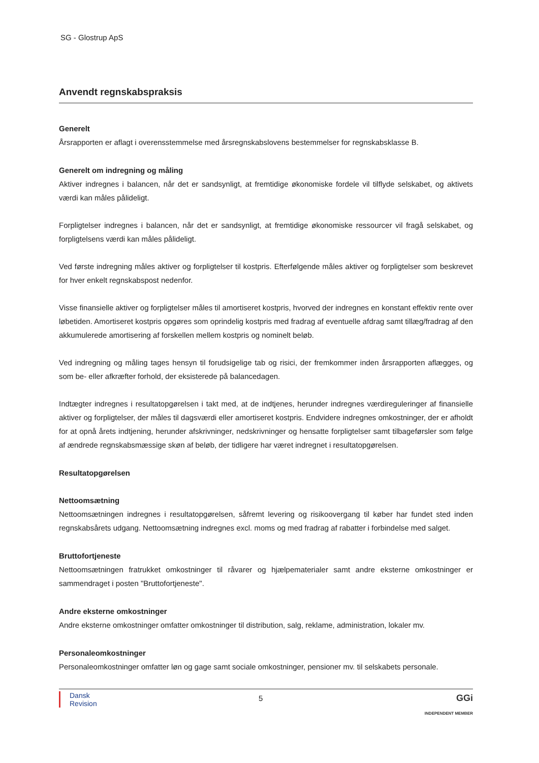SG - Glostrup ApS
Anvendt regnskabspraksis
Generelt
Årsrapporten er aflagt i overensstemmelse med årsregnskabslovens bestemmelser for regnskabsklasse B.
Generelt om indregning og måling
Aktiver indregnes i balancen, når det er sandsynligt, at fremtidige økonomiske fordele vil tilflyde selskabet, og aktivets værdi kan måles pålideligt.
Forpligtelser indregnes i balancen, når det er sandsynligt, at fremtidige økonomiske ressourcer vil fragå selskabet, og forpligtelsens værdi kan måles pålideligt.
Ved første indregning måles aktiver og forpligtelser til kostpris. Efterfølgende måles aktiver og forpligtelser som beskrevet for hver enkelt regnskabspost nedenfor.
Visse finansielle aktiver og forpligtelser måles til amortiseret kostpris, hvorved der indregnes en konstant effektiv rente over løbetiden. Amortiseret kostpris opgøres som oprindelig kostpris med fradrag af eventuelle afdrag samt tillæg/fradrag af den akkumulerede amortisering af forskellen mellem kostpris og nominelt beløb.
Ved indregning og måling tages hensyn til forudsigelige tab og risici, der fremkommer inden årsrapporten aflægges, og som be- eller afkræfter forhold, der eksisterede på balancedagen.
Indtægter indregnes i resultatopgørelsen i takt med, at de indtjenes, herunder indregnes værdireguleringer af finansielle aktiver og forpligtelser, der måles til dagsværdi eller amortiseret kostpris. Endvidere indregnes omkostninger, der er afholdt for at opnå årets indtjening, herunder afskrivninger, nedskrivninger og hensatte forpligtelser samt tilbageførsler som følge af ændrede regnskabsmæssige skøn af beløb, der tidligere har været indregnet i resultatopgørelsen.
Resultatopgørelsen
Nettoomsætning
Nettoomsætningen indregnes i resultatopgørelsen, såfremt levering og risikoovergang til køber har fundet sted inden regnskabsårets udgang. Nettoomsætning indregnes excl. moms og med fradrag af rabatter i forbindelse med salget.
Bruttofortjeneste
Nettoomsætningen fratrukket omkostninger til råvarer og hjælpematerialer samt andre eksterne omkostninger er sammendraget i posten "Bruttofortjeneste".
Andre eksterne omkostninger
Andre eksterne omkostninger omfatter omkostninger til distribution, salg, reklame, administration, lokaler mv.
Personaleomkostninger
Personaleomkostninger omfatter løn og gage samt sociale omkostninger, pensioner mv. til selskabets personale.
Dansk
Revision
5
GGi
INDEPENDENT MEMBER